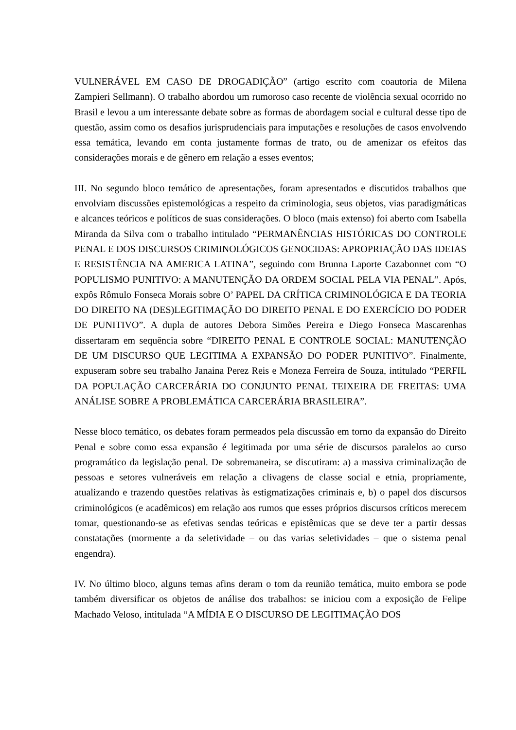VULNERÁVEL EM CASO DE DROGADIÇÃO” (artigo escrito com coautoria de Milena Zampieri Sellmann). O trabalho abordou um rumoroso caso recente de violência sexual ocorrido no Brasil e levou a um interessante debate sobre as formas de abordagem social e cultural desse tipo de questão, assim como os desafios jurisprudenciais para imputações e resoluções de casos envolvendo essa temática, levando em conta justamente formas de trato, ou de amenizar os efeitos das considerações morais e de gênero em relação a esses eventos;
III. No segundo bloco temático de apresentações, foram apresentados e discutidos trabalhos que envolviam discussões epistemológicas a respeito da criminologia, seus objetos, vias paradigmáticas e alcances teóricos e políticos de suas considerações. O bloco (mais extenso) foi aberto com Isabella Miranda da Silva com o trabalho intitulado “PERMANÊNCIAS HISTÓRICAS DO CONTROLE PENAL E DOS DISCURSOS CRIMINOLÓGICOS GENOCIDAS: APROPRIAÇÃO DAS IDEIAS E RESISTÊNCIA NA AMERICA LATINA”, seguindo com Brunna Laporte Cazabonnet com “O POPULISMO PUNITIVO: A MANUTENÇÃO DA ORDEM SOCIAL PELA VIA PENAL”. Após, expôs Rômulo Fonseca Morais sobre O’ PAPEL DA CRÍTICA CRIMINOLÓGICA E DA TEORIA DO DIREITO NA (DES)LEGITIMAÇÃO DO DIREITO PENAL E DO EXERCÍCIO DO PODER DE PUNITIVO”. A dupla de autores Debora Simões Pereira e Diego Fonseca Mascarenhas dissertaram em sequência sobre “DIREITO PENAL E CONTROLE SOCIAL: MANUTENÇÃO DE UM DISCURSO QUE LEGITIMA A EXPANSÃO DO PODER PUNITIVO”. Finalmente, expuseram sobre seu trabalho Janaina Perez Reis e Moneza Ferreira de Souza, intitulado “PERFIL DA POPULAÇÃO CARCERÁRIA DO CONJUNTO PENAL TEIXEIRA DE FREITAS: UMA ANÁLISE SOBRE A PROBLEMÁTICA CARCERÁRIA BRASILEIRA”.
Nesse bloco temático, os debates foram permeados pela discussão em torno da expansão do Direito Penal e sobre como essa expansão é legitimada por uma série de discursos paralelos ao curso programático da legislação penal. De sobremaneira, se discutiram: a) a massiva criminalização de pessoas e setores vulneráveis em relação a clivagens de classe social e etnia, propriamente, atualizando e trazendo questões relativas às estigmatizações criminais e, b) o papel dos discursos criminológicos (e acadêmicos) em relação aos rumos que esses próprios discursos críticos merecem tomar, questionando-se as efetivas sendas teóricas e epistêmicas que se deve ter a partir dessas constatações (mormente a da seletividade – ou das varias seletividades – que o sistema penal engendra).
IV. No último bloco, alguns temas afins deram o tom da reunião temática, muito embora se pode também diversificar os objetos de análise dos trabalhos: se iniciou com a exposição de Felipe Machado Veloso, intitulada “A MÍDIA E O DISCURSO DE LEGITIMAÇÃO DOS